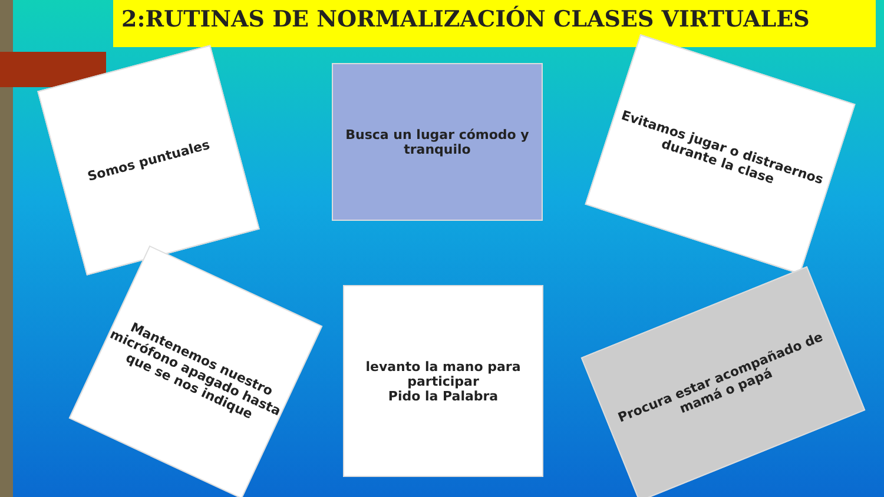2:RUTINAS DE NORMALIZACIÓN CLASES VIRTUALES
Somos puntuales
Busca un lugar cómodo y tranquilo
Evitamos jugar o distraernos durante la clase
Mantenemos nuestro micrófono apagado hasta que se nos indique
levanto la mano para participar
Pido la Palabra
Procura estar acompañado de mamá o papá